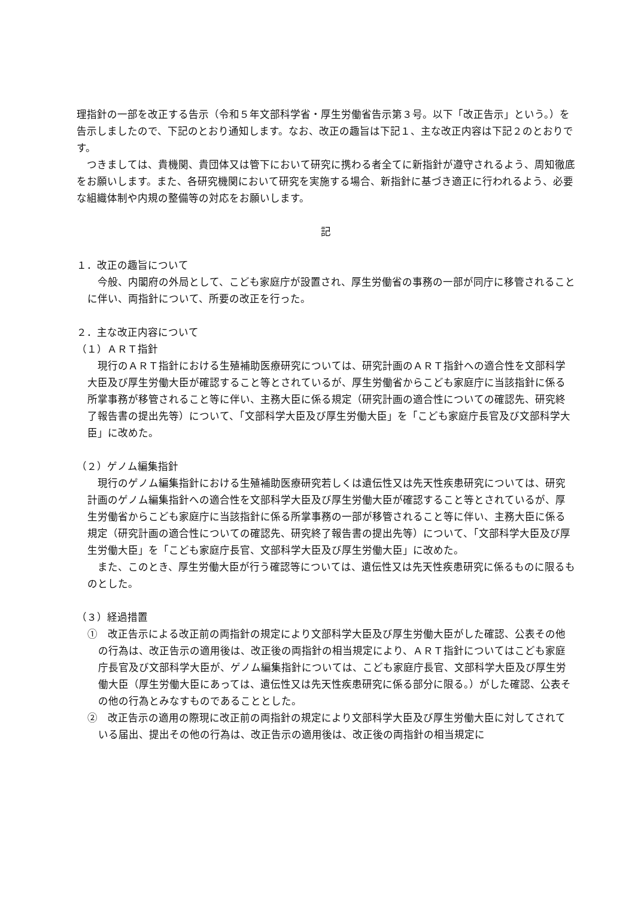理指針の一部を改正する告示（令和５年文部科学省・厚生労働省告示第３号。以下「改正告示」という。）を告示しましたので、下記のとおり通知します。なお、改正の趣旨は下記１、主な改正内容は下記２のとおりです。
　つきましては、貴機関、貴団体又は管下において研究に携わる者全てに新指針が遵守されるよう、周知徹底をお願いします。また、各研究機関において研究を実施する場合、新指針に基づき適正に行われるよう、必要な組織体制や内規の整備等の対応をお願いします。
記
１．改正の趣旨について
　今般、内閣府の外局として、こども家庭庁が設置され、厚生労働省の事務の一部が同庁に移管されることに伴い、両指針について、所要の改正を行った。
２．主な改正内容について
（１）ＡＲＴ指針
　現行のＡＲＴ指針における生殖補助医療研究については、研究計画のＡＲＴ指針への適合性を文部科学大臣及び厚生労働大臣が確認すること等とされているが、厚生労働省からこども家庭庁に当該指針に係る所掌事務が移管されること等に伴い、主務大臣に係る規定（研究計画の適合性についての確認先、研究終了報告書の提出先等）について、「文部科学大臣及び厚生労働大臣」を「こども家庭庁長官及び文部科学大臣」に改めた。
（２）ゲノム編集指針
　現行のゲノム編集指針における生殖補助医療研究若しくは遺伝性又は先天性疾患研究については、研究計画のゲノム編集指針への適合性を文部科学大臣及び厚生労働大臣が確認すること等とされているが、厚生労働省からこども家庭庁に当該指針に係る所掌事務の一部が移管されること等に伴い、主務大臣に係る規定（研究計画の適合性についての確認先、研究終了報告書の提出先等）について、「文部科学大臣及び厚生労働大臣」を「こども家庭庁長官、文部科学大臣及び厚生労働大臣」に改めた。
　また、このとき、厚生労働大臣が行う確認等については、遺伝性又は先天性疾患研究に係るものに限るものとした。
（３）経過措置
①　改正告示による改正前の両指針の規定により文部科学大臣及び厚生労働大臣がした確認、公表その他の行為は、改正告示の適用後は、改正後の両指針の相当規定により、ＡＲＴ指針についてはこども家庭庁長官及び文部科学大臣が、ゲノム編集指針については、こども家庭庁長官、文部科学大臣及び厚生労働大臣（厚生労働大臣にあっては、遺伝性又は先天性疾患研究に係る部分に限る。）がした確認、公表その他の行為とみなすものであることとした。
②　改正告示の適用の際現に改正前の両指針の規定により文部科学大臣及び厚生労働大臣に対してされている届出、提出その他の行為は、改正告示の適用後は、改正後の両指針の相当規定に